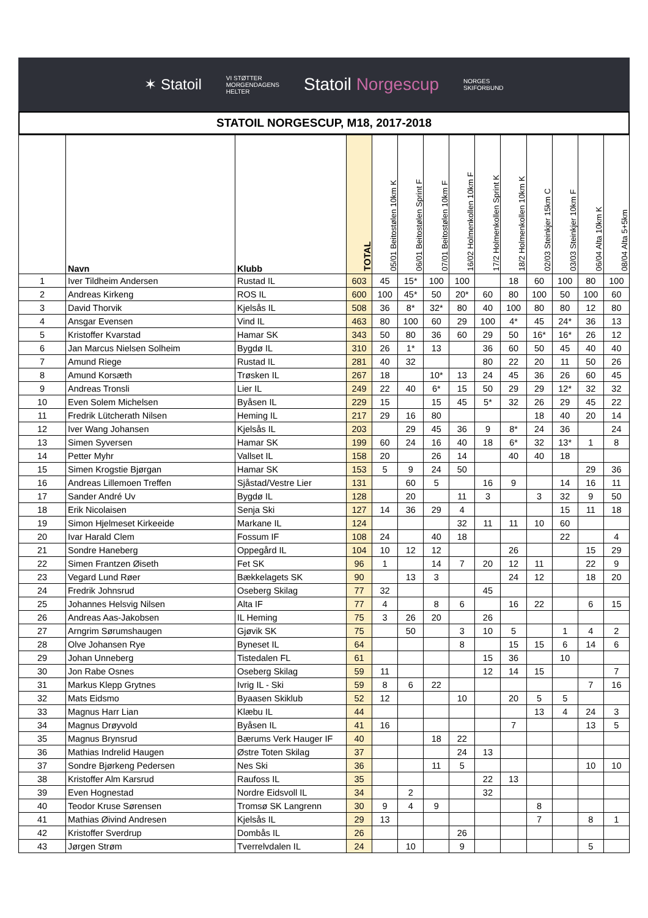✶ Statoil VI STØTTER
MORGENDAGENS
HELTER Statoil Norgescup NORGES
SKIFORBUND
STATOIL NORGESCUP, M18, 2017-2018
| | Navn | Klubb | TOTAL | 05/01 Beitostølen 10km K | 06/01 Beitostølen Sprint F | 07/01 Beitostølen 10km F | 16/02 Holmenkollen 10km F | 17/2 Holmenkollen Sprint K | 18/2 Holmenkollen 10km K | 02/03 Steinkjer 15km C | 03/03 Steinkjer 10km F | 06/04 Alta 10km K | 08/04 Alta 5+5km |
| --- | --- | --- | --- | --- | --- | --- | --- | --- | --- | --- | --- | --- | --- |
| 1 | Iver Tildheim Andersen | Rustad IL | 603 | 45 | 15* | 100 | 100 | | 18 | 60 | 100 | 80 | 100 |
| 2 | Andreas Kirkeng | ROS IL | 600 | 100 | 45* | 50 | 20* | 60 | 80 | 100 | 50 | 100 | 60 |
| 3 | David Thorvik | Kjelsås IL | 508 | 36 | 8* | 32* | 80 | 40 | 100 | 80 | 80 | 12 | 80 |
| 4 | Ansgar Evensen | Vind IL | 463 | 80 | 100 | 60 | 29 | 100 | 4* | 45 | 24* | 36 | 13 |
| 5 | Kristoffer Kvarstad | Hamar SK | 343 | 50 | 80 | 36 | 60 | 29 | 50 | 16* | 16* | 26 | 12 |
| 6 | Jan Marcus Nielsen Solheim | Bygdø IL | 310 | 26 | 1* | 13 | | 36 | 60 | 50 | 45 | 40 | 40 |
| 7 | Amund Riege | Rustad IL | 281 | 40 | 32 | | | 80 | 22 | 20 | 11 | 50 | 26 |
| 8 | Amund Korsæth | Trøsken IL | 267 | 18 | | 10* | 13 | 24 | 45 | 36 | 26 | 60 | 45 |
| 9 | Andreas Tronsli | Lier IL | 249 | 22 | 40 | 6* | 15 | 50 | 29 | 29 | 12* | 32 | 32 |
| 10 | Even Solem Michelsen | Byåsen IL | 229 | 15 | | 15 | 45 | 5* | 32 | 26 | 29 | 45 | 22 |
| 11 | Fredrik Lütcherath Nilsen | Heming IL | 217 | 29 | 16 | 80 | | | | 18 | 40 | 20 | 14 |
| 12 | Iver Wang Johansen | Kjelsås IL | 203 | | 29 | 45 | 36 | 9 | 8* | 24 | 36 | | 24 |
| 13 | Simen Syversen | Hamar SK | 199 | 60 | 24 | 16 | 40 | 18 | 6* | 32 | 13* | 1 | 8 |
| 14 | Petter Myhr | Vallset IL | 158 | 20 | | 26 | 14 | | 40 | 40 | 18 | | |
| 15 | Simen Krogstie Bjørgan | Hamar SK | 153 | 5 | 9 | 24 | 50 | | | | | 29 | 36 |
| 16 | Andreas Lillemoen Treffen | Sjåstad/Vestre Lier | 131 | | 60 | 5 | | 16 | 9 | | 14 | 16 | 11 |
| 17 | Sander André Uv | Bygdø IL | 128 | | 20 | | 11 | 3 | | 3 | 32 | 9 | 50 |
| 18 | Erik Nicolaisen | Senja Ski | 127 | 14 | 36 | 29 | 4 | | | | 15 | 11 | 18 |
| 19 | Simon Hjelmeset Kirkeeide | Markane IL | 124 | | | | 32 | 11 | 11 | 10 | 60 | | |
| 20 | Ivar Harald Clem | Fossum IF | 108 | 24 | | 40 | 18 | | | | 22 | | 4 |
| 21 | Sondre Haneberg | Oppegård IL | 104 | 10 | 12 | 12 | | | 26 | | | 15 | 29 |
| 22 | Simen Frantzen Øiseth | Fet SK | 96 | 1 | | 14 | 7 | 20 | 12 | 11 | | 22 | 9 |
| 23 | Vegard Lund Røer | Bækkelagets SK | 90 | | 13 | 3 | | | 24 | 12 | | 18 | 20 |
| 24 | Fredrik Johnsrud | Oseberg Skilag | 77 | 32 | | | | 45 | | | | | |
| 25 | Johannes Helsvig Nilsen | Alta IF | 77 | 4 | | 8 | 6 | | 16 | 22 | | 6 | 15 |
| 26 | Andreas Aas-Jakobsen | IL Heming | 75 | 3 | 26 | 20 | | 26 | | | | | |
| 27 | Arngrim Sørumshaugen | Gjøvik SK | 75 | | 50 | | 3 | 10 | 5 | | 1 | 4 | 2 |
| 28 | Olve Johansen Rye | Byneset IL | 64 | | | | 8 | | 15 | 15 | 6 | 14 | 6 |
| 29 | Johan Unneberg | Tistedalen FL | 61 | | | | | 15 | 36 | | 10 | | |
| 30 | Jon Rabe Osnes | Oseberg Skilag | 59 | 11 | | | | 12 | 14 | 15 | | | 7 |
| 31 | Markus Klepp Grytnes | Ivrig IL - Ski | 59 | 8 | 6 | 22 | | | | | | 7 | 16 |
| 32 | Mats Eidsmo | Byaasen Skiklub | 52 | 12 | | | 10 | | 20 | 5 | 5 | | |
| 33 | Magnus Harr Lian | Klæbu IL | 44 | | | | | | | 13 | 4 | 24 | 3 |
| 34 | Magnus Drøyvold | Byåsen IL | 41 | 16 | | | | | 7 | | | 13 | 5 |
| 35 | Magnus Brynsrud | Bærums Verk Hauger IF | 40 | | | 18 | 22 | | | | | | |
| 36 | Mathias Indrelid Haugen | Østre Toten Skilag | 37 | | | | 24 | 13 | | | | | |
| 37 | Sondre Bjørkeng Pedersen | Nes Ski | 36 | | | 11 | 5 | | | | | 10 | 10 |
| 38 | Kristoffer Alm Karsrud | Raufoss IL | 35 | | | | | 22 | 13 | | | | |
| 39 | Even Hognestad | Nordre Eidsvoll IL | 34 | | 2 | | | 32 | | | | | |
| 40 | Teodor Kruse Sørensen | Tromsø SK Langrenn | 30 | 9 | 4 | 9 | | | | 8 | | | |
| 41 | Mathias Øivind Andresen | Kjelsås IL | 29 | 13 | | | | | | 7 | | 8 | 1 |
| 42 | Kristoffer Sverdrup | Dombås IL | 26 | | | | 26 | | | | | | |
| 43 | Jørgen Strøm | Tverrelvdalen IL | 24 | | 10 | | 9 | | | | | 5 | |